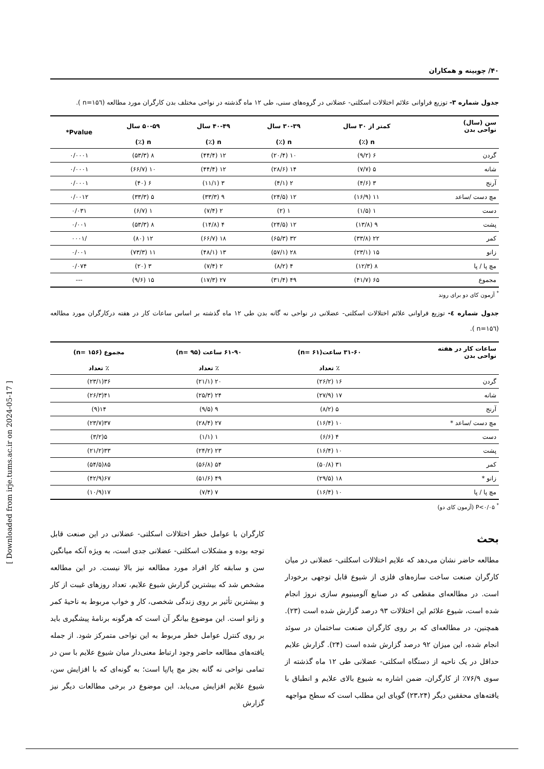۴۰/ چوبینه و همکاران
جدول شماره ۳- توزیع فراوانی علائم اختلالات اسکلتی- عضلانی در گروه‌های سنی، طی ۱۲ ماه گذشته در نواحی مختلف بدن کارگران مورد مطالعه (n=۱۵٦ ).
| سن (سال) نواحی بدن | کمتر از ۳۰ سال | ۳۰-۳۹ سال | ۴۰-۴۹ سال | ۵۰-۵۹ سال | Pvalue* |
| --- | --- | --- | --- | --- | --- |
| | n (٪) | n (٪) | n (٪) | n (٪) | |
| گردن | ۶ (۹/۲) | ۱۰ (۲۰/۴) | ۱۲ (۴۴/۴) | ۸ (۵۳/۳) | ۰/۰۰۰۱ |
| شانه | ۵ (۷/۷) | ۱۴ (۲۸/۶) | ۱۲ (۴۴/۴) | ۱۰ (۶۶/۷) | ۰/۰۰۰۱ |
| آرنج | ۳ (۴/۶) | ۲ (۴/۱) | ۳ (۱۱/۱) | ۶ (۴۰) | ۰/۰۰۰۱ |
| مچ دست /ساعد | ۱۱ (۱۶/۹) | ۱۲ (۲۴/۵) | ۹ (۳۳/۳) | ۵ (۳۳/۳) | ۰/۰۰۱۲ |
| دست | ۱ (۱/۵) | ۱ (۲) | ۲ (۷/۴) | ۱ (۶/۷) | ۰/۰۳۱ |
| پشت | ۹ (۱۳/۸) | ۱۲ (۲۴/۵) | ۴ (۱۴/۸) | ۸ (۵۳/۳) | ۰/۰۰۱ |
| کمر | ۲۲ (۳۳/۸) | ۳۲ (۶۵/۳) | ۱۸ (۶۶/۷) | ۱۲ (۸۰) | /۰۰۰۱ |
| زانو | ۱۵ (۲۳/۱) | ۲۸ (۵۷/۱) | ۱۳ (۴۸/۱) | ۱۱ (۷۳/۳) | ۰/۰۰۱ |
| مچ پا / پا | ۸ (۱۲/۳) | ۴ (۸/۲) | ۲ (۷/۴) | ۳ (۲۰) | ۰/۰۷۴ |
| مجموع | ۶۵ (۴۱/۷) | ۴۹ (۳۱/۴) | ۲۷ (۱۷/۳) | ۱۵ (۹/۶) | --- |
<sup>*</sup> آزمون کای دو برای روند
جدول شماره ٤- توزیع فراوانی علائم اختلالات اسکلتی- عضلانی در نواحی نه گانه بدن طی ۱۲ ماه گذشته بر اساس ساعات کار در هفته درکارگران مورد مطالعه (n=۱۵٦ ).
| ساعات کار در هفته نواحی بدن | ۳۱-۶۰ ساعت(n= ۶۱) | ۶۱-۹۰ ساعت (n= ۹۵) | مجموع (n= ۱۵۶) |
| --- | --- | --- | --- |
| | ٪ تعداد | ٪ تعداد | ٪ تعداد |
| گردن | ۱۶ (۲۶/۲) | ۲۰ (۲۱/۱) | ۳۶(۲۳/۱) |
| شانه | ۱۷ (۲۷/۹) | ۲۴ (۲۵/۳) | ۴۱(۲۶/۳) |
| آرنج | ۵ (۸/۲) | ۹ (۹/۵) | ۱۴(۹) |
| مچ دست /ساعد * | ۱۰ (۱۶/۴) | ۲۷ (۲۸/۴) | ۳۷(۲۳/۷) |
| دست | ۴ (۶/۶) | ۱ (۱/۱) | ۵(۳/۲) |
| پشت | ۱۰ (۱۶/۴) | ۲۳ (۲۴/۲) | ۳۳(۲۱/۲) |
| کمر | ۳۱ (۵۰/۸) | ۵۴ (۵۶/۸) | ۸۵(۵۴/۵) |
| زانو * | ۱۸ (۲۹/۵) | ۴۹ (۵۱/۶) | ۶۷(۴۲/۹) |
| مچ پا / پا | ۱۰ (۱۶/۴) | ۷ (۷/۴) | ۱۷(۱۰/۹) |
<sup>*</sup> P<۰/۰۵ (آزمون کای دو)
بحث
مطالعه حاضر نشان می‌دهد که علایم اختلالات اسکلتی- عضلانی در میان کارگران صنعت ساخت سازه‌های فلزی از شیوع قابل توجهی برخودار است. در مطالعه‌ای مقطعی که در صنایع آلومینیوم سازی نروژ انجام شده است، شیوع علائم این اختلالات ۹۳ درصد گزارش شده است (۲۳). همچنین، در مطالعه‌ای که بر روی کارگران صنعت ساختمان در سوئد انجام شده، این میزان ۹۲ درصد گزارش شده است (۲۴). گزارش علایم حداقل در یک ناحیه از دستگاه اسکلتی- عضلانی طی ۱۲ ماه گذشته از سوی ۷۶/۹٪ از کارگران، ضمن اشاره به شیوع بالای علایم و انطباق با یافته‌های محققین دیگر (۲۳،۲۴) گویای این مطلب است که سطح مواجهه
کارگران با عوامل خطر اختلالات اسکلتی- عضلانی در این صنعت قابل توجه بوده و مشکلات اسکلتی- عضلانی جدی است، به ویژه آنکه میانگین سن و سابقه کار افراد مورد مطالعه نیز بالا نیست. در این مطالعه مشخص شد که بیشترین گزارش شیوع علایم، تعداد روزهای غیبت از کار و بیشترین تأثیر بر روی زندگی شخصی، کار و خواب مربوط به ناحیهٔ کمر و زانو است. این موضوع بیانگر آن است که هرگونه برنامهٔ پیشگیری باید بر روی کنترل عوامل خطر مربوط به این نواحی متمرکز شود. از جمله یافته‌های مطالعه حاضر وجود ارتباط معنی‌دار میان شیوع علایم با سن در تمامی نواحی نه گانه بجز مچ پا/پا است؛ به گونه‌ای که با افزایش سن، شیوع علایم افزایش می‌یابد. این موضوع در برخی مطالعات دیگر نیز گزارش
[ Downloaded from irje.tums.ac.ir on 2024-05-17 ]